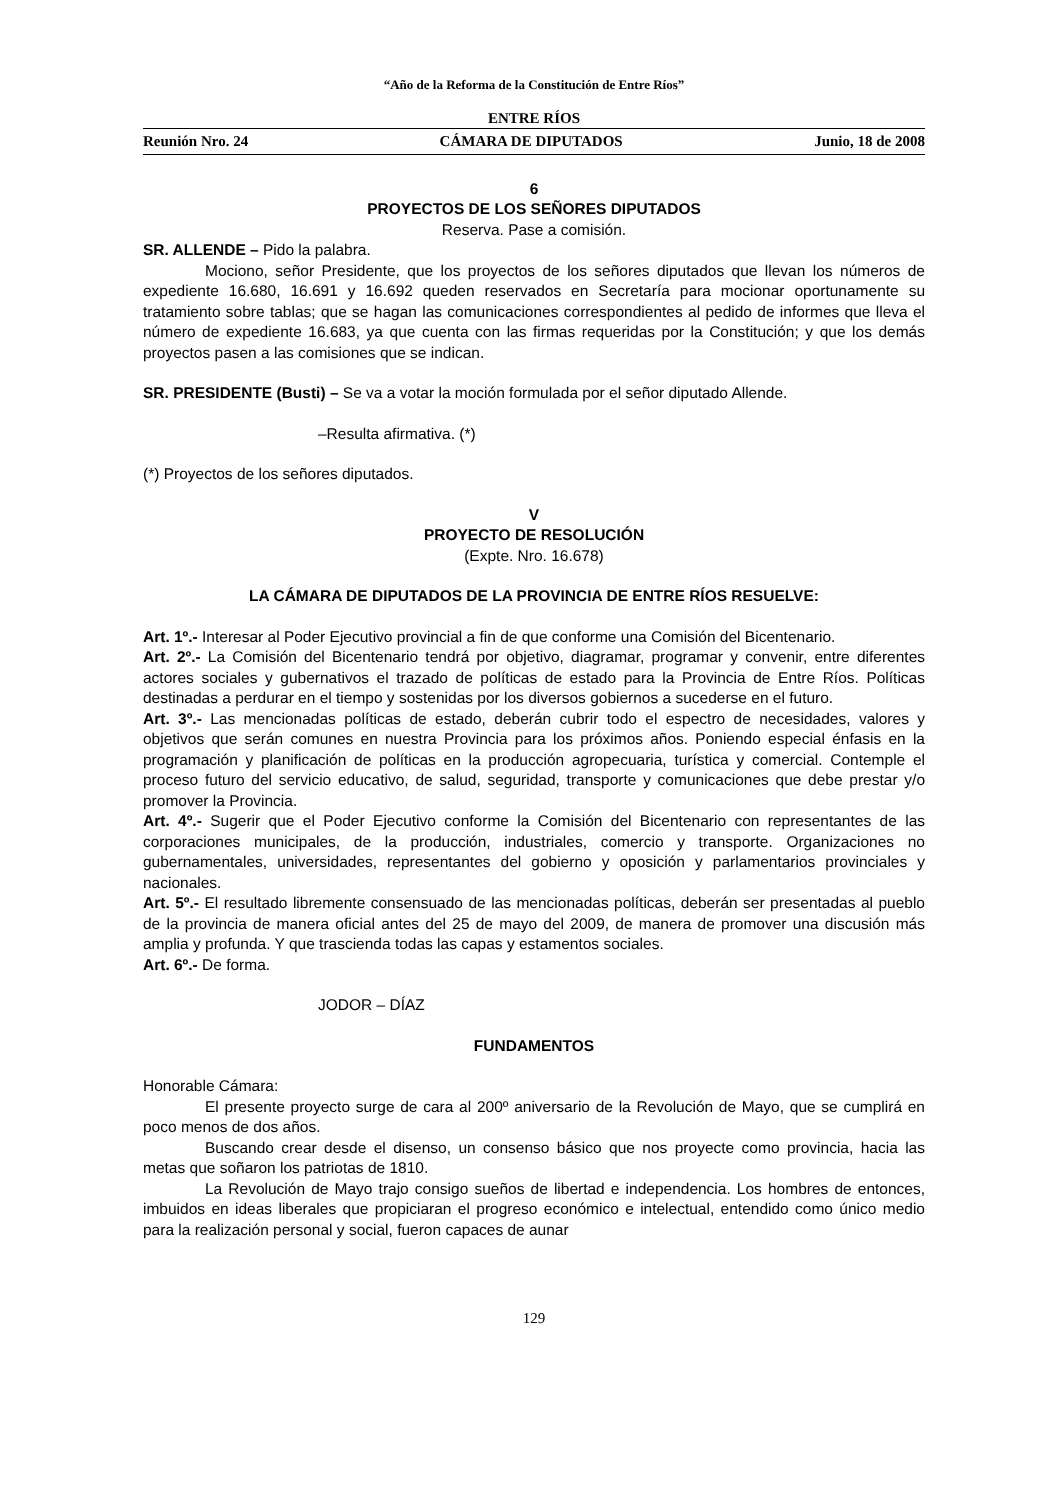“Año de la Reforma de la Constitución de Entre Ríos”
ENTRE RÍOS
Reunión Nro. 24 CÁMARA DE DIPUTADOS Junio, 18 de 2008
6
PROYECTOS DE LOS SEÑORES DIPUTADOS
Reserva. Pase a comisión.
SR. ALLENDE – Pido la palabra.
Mociono, señor Presidente, que los proyectos de los señores diputados que llevan los números de expediente 16.680, 16.691 y 16.692 queden reservados en Secretaría para mocionar oportunamente su tratamiento sobre tablas; que se hagan las comunicaciones correspondientes al pedido de informes que lleva el número de expediente 16.683, ya que cuenta con las firmas requeridas por la Constitución; y que los demás proyectos pasen a las comisiones que se indican.
SR. PRESIDENTE (Busti) – Se va a votar la moción formulada por el señor diputado Allende.
–Resulta afirmativa. (*)
(*) Proyectos de los señores diputados.
V
PROYECTO DE RESOLUCIÓN
(Expte. Nro. 16.678)
LA CÁMARA DE DIPUTADOS DE LA PROVINCIA DE ENTRE RÍOS RESUELVE:
Art. 1º.- Interesar al Poder Ejecutivo provincial a fin de que conforme una Comisión del Bicentenario.
Art. 2º.- La Comisión del Bicentenario tendrá por objetivo, diagramar, programar y convenir, entre diferentes actores sociales y gubernativos el trazado de políticas de estado para la Provincia de Entre Ríos. Políticas destinadas a perdurar en el tiempo y sostenidas por los diversos gobiernos a sucederse en el futuro.
Art. 3º.- Las mencionadas políticas de estado, deberán cubrir todo el espectro de necesidades, valores y objetivos que serán comunes en nuestra Provincia para los próximos años. Poniendo especial énfasis en la programación y planificación de políticas en la producción agropecuaria, turística y comercial. Contemple el proceso futuro del servicio educativo, de salud, seguridad, transporte y comunicaciones que debe prestar y/o promover la Provincia.
Art. 4º.- Sugerir que el Poder Ejecutivo conforme la Comisión del Bicentenario con representantes de las corporaciones municipales, de la producción, industriales, comercio y transporte. Organizaciones no gubernamentales, universidades, representantes del gobierno y oposición y parlamentarios provinciales y nacionales.
Art. 5º.- El resultado libremente consensuado de las mencionadas políticas, deberán ser presentadas al pueblo de la provincia de manera oficial antes del 25 de mayo del 2009, de manera de promover una discusión más amplia y profunda. Y que trascienda todas las capas y estamentos sociales.
Art. 6º.- De forma.
JODOR – DÍAZ
FUNDAMENTOS
Honorable Cámara:
El presente proyecto surge de cara al 200º aniversario de la Revolución de Mayo, que se cumplirá en poco menos de dos años.
Buscando crear desde el disenso, un consenso básico que nos proyecte como provincia, hacia las metas que soñaron los patriotas de 1810.
La Revolución de Mayo trajo consigo sueños de libertad e independencia. Los hombres de entonces, imbuidos en ideas liberales que propiciaran el progreso económico e intelectual, entendido como único medio para la realización personal y social, fueron capaces de aunar
129